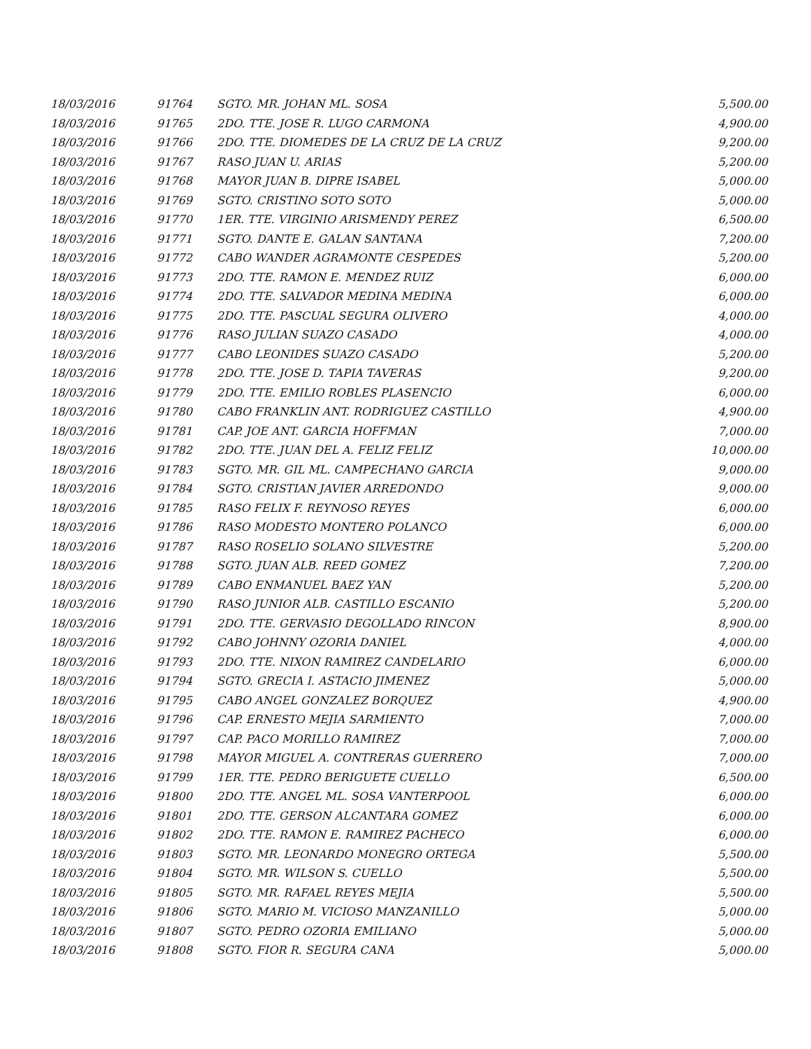| 18/03/2016 | 91764 | SGTO. MR. JOHAN ML. SOSA | 5,500.00 |
| 18/03/2016 | 91765 | 2DO. TTE. JOSE R. LUGO CARMONA | 4,900.00 |
| 18/03/2016 | 91766 | 2DO. TTE. DIOMEDES DE LA CRUZ DE LA CRUZ | 9,200.00 |
| 18/03/2016 | 91767 | RASO JUAN U. ARIAS | 5,200.00 |
| 18/03/2016 | 91768 | MAYOR JUAN B. DIPRE ISABEL | 5,000.00 |
| 18/03/2016 | 91769 | SGTO. CRISTINO SOTO SOTO | 5,000.00 |
| 18/03/2016 | 91770 | 1ER. TTE. VIRGINIO ARISMENDY PEREZ | 6,500.00 |
| 18/03/2016 | 91771 | SGTO. DANTE E. GALAN SANTANA | 7,200.00 |
| 18/03/2016 | 91772 | CABO WANDER AGRAMONTE CESPEDES | 5,200.00 |
| 18/03/2016 | 91773 | 2DO. TTE. RAMON E. MENDEZ RUIZ | 6,000.00 |
| 18/03/2016 | 91774 | 2DO. TTE. SALVADOR MEDINA MEDINA | 6,000.00 |
| 18/03/2016 | 91775 | 2DO. TTE. PASCUAL SEGURA OLIVERO | 4,000.00 |
| 18/03/2016 | 91776 | RASO JULIAN SUAZO CASADO | 4,000.00 |
| 18/03/2016 | 91777 | CABO LEONIDES SUAZO CASADO | 5,200.00 |
| 18/03/2016 | 91778 | 2DO. TTE. JOSE D. TAPIA TAVERAS | 9,200.00 |
| 18/03/2016 | 91779 | 2DO. TTE. EMILIO ROBLES PLASENCIO | 6,000.00 |
| 18/03/2016 | 91780 | CABO FRANKLIN ANT. RODRIGUEZ CASTILLO | 4,900.00 |
| 18/03/2016 | 91781 | CAP. JOE ANT. GARCIA HOFFMAN | 7,000.00 |
| 18/03/2016 | 91782 | 2DO. TTE. JUAN DEL A. FELIZ FELIZ | 10,000.00 |
| 18/03/2016 | 91783 | SGTO. MR. GIL ML. CAMPECHANO GARCIA | 9,000.00 |
| 18/03/2016 | 91784 | SGTO. CRISTIAN JAVIER ARREDONDO | 9,000.00 |
| 18/03/2016 | 91785 | RASO FELIX F. REYNOSO REYES | 6,000.00 |
| 18/03/2016 | 91786 | RASO MODESTO MONTERO POLANCO | 6,000.00 |
| 18/03/2016 | 91787 | RASO ROSELIO SOLANO SILVESTRE | 5,200.00 |
| 18/03/2016 | 91788 | SGTO. JUAN ALB. REED GOMEZ | 7,200.00 |
| 18/03/2016 | 91789 | CABO ENMANUEL BAEZ YAN | 5,200.00 |
| 18/03/2016 | 91790 | RASO JUNIOR ALB. CASTILLO ESCANIO | 5,200.00 |
| 18/03/2016 | 91791 | 2DO. TTE. GERVASIO DEGOLLADO RINCON | 8,900.00 |
| 18/03/2016 | 91792 | CABO JOHNNY OZORIA DANIEL | 4,000.00 |
| 18/03/2016 | 91793 | 2DO. TTE. NIXON RAMIREZ CANDELARIO | 6,000.00 |
| 18/03/2016 | 91794 | SGTO. GRECIA I. ASTACIO JIMENEZ | 5,000.00 |
| 18/03/2016 | 91795 | CABO ANGEL GONZALEZ BORQUEZ | 4,900.00 |
| 18/03/2016 | 91796 | CAP. ERNESTO MEJIA SARMIENTO | 7,000.00 |
| 18/03/2016 | 91797 | CAP. PACO MORILLO RAMIREZ | 7,000.00 |
| 18/03/2016 | 91798 | MAYOR MIGUEL A. CONTRERAS GUERRERO | 7,000.00 |
| 18/03/2016 | 91799 | 1ER. TTE. PEDRO BERIGUETE CUELLO | 6,500.00 |
| 18/03/2016 | 91800 | 2DO. TTE. ANGEL ML. SOSA VANTERPOOL | 6,000.00 |
| 18/03/2016 | 91801 | 2DO. TTE. GERSON ALCANTARA GOMEZ | 6,000.00 |
| 18/03/2016 | 91802 | 2DO. TTE. RAMON E. RAMIREZ PACHECO | 6,000.00 |
| 18/03/2016 | 91803 | SGTO. MR. LEONARDO MONEGRO ORTEGA | 5,500.00 |
| 18/03/2016 | 91804 | SGTO. MR. WILSON S. CUELLO | 5,500.00 |
| 18/03/2016 | 91805 | SGTO. MR. RAFAEL REYES MEJIA | 5,500.00 |
| 18/03/2016 | 91806 | SGTO. MARIO M. VICIOSO MANZANILLO | 5,000.00 |
| 18/03/2016 | 91807 | SGTO. PEDRO OZORIA EMILIANO | 5,000.00 |
| 18/03/2016 | 91808 | SGTO. FIOR R. SEGURA CANA | 5,000.00 |